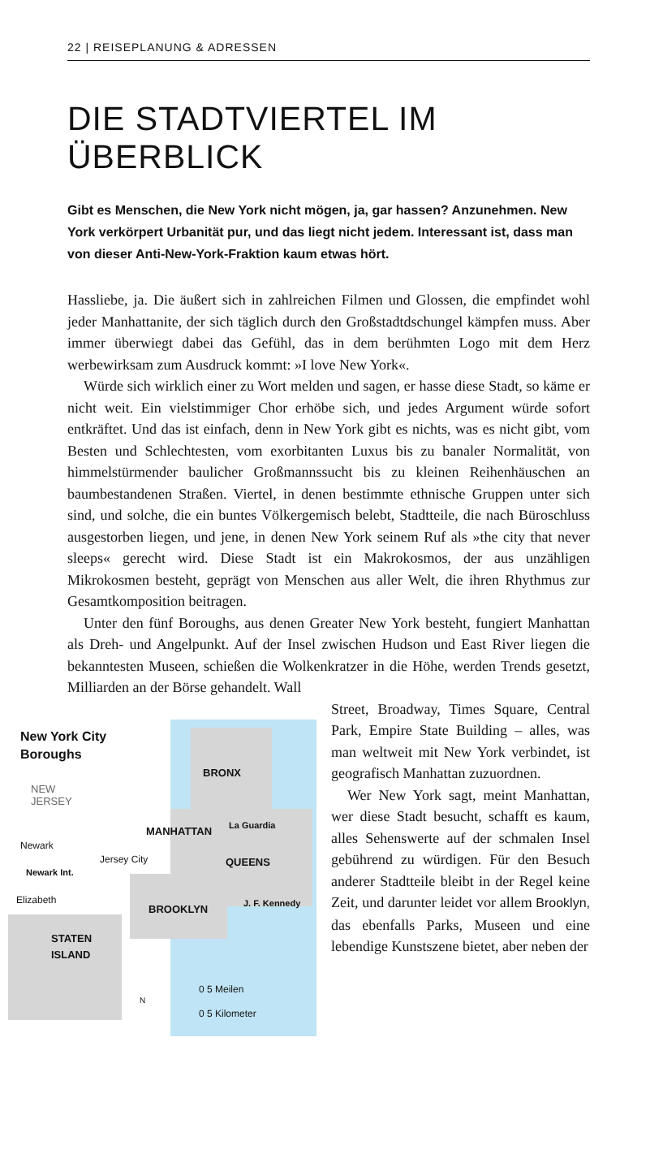22 | REISEPLANUNG & ADRESSEN
DIE STADTVIERTEL IM ÜBERBLICK
Gibt es Menschen, die New York nicht mögen, ja, gar hassen? Anzunehmen. New York verkörpert Urbanität pur, und das liegt nicht jedem. Interessant ist, dass man von dieser Anti-New-York-Fraktion kaum etwas hört.
Hassliebe, ja. Die äußert sich in zahlreichen Filmen und Glossen, die empfindet wohl jeder Manhattanite, der sich täglich durch den Großstadtdschungel kämpfen muss. Aber immer überwiegt dabei das Gefühl, das in dem berühmten Logo mit dem Herz werbewirksam zum Ausdruck kommt: »I love New York«.
Würde sich wirklich einer zu Wort melden und sagen, er hasse diese Stadt, so käme er nicht weit. Ein vielstimmiger Chor erhöbe sich, und jedes Argument würde sofort entkräftet. Und das ist einfach, denn in New York gibt es nichts, was es nicht gibt, vom Besten und Schlechtesten, vom exorbitanten Luxus bis zu banaler Normalität, von himmelstürmender baulicher Großmannssucht bis zu kleinen Reihenhäuschen an baumbestandenen Straßen. Viertel, in denen bestimmte ethnische Gruppen unter sich sind, und solche, die ein buntes Völkergemisch belebt, Stadtteile, die nach Büroschluss ausgestorben liegen, und jene, in denen New York seinem Ruf als »the city that never sleeps« gerecht wird. Diese Stadt ist ein Makrokosmos, der aus unzähligen Mikrokosmen besteht, geprägt von Menschen aus aller Welt, die ihren Rhythmus zur Gesamtkomposition beitragen.
Unter den fünf Boroughs, aus denen Greater New York besteht, fungiert Manhattan als Dreh- und Angelpunkt. Auf der Insel zwischen Hudson und East River liegen die bekanntesten Museen, schießen die Wolkenkratzer in die Höhe, werden Trends gesetzt, Milliarden an der Börse gehandelt. Wall
New York City
Boroughs
NEW
JERSEY
BRONX
MANHATTAN La Guardia
Newark
Jersey City QUEENS
Newark Int.
Elizabeth
BROOKLYN J. F. Kennedy
STATEN
ISLAND
0 5 Meilen
0 5 Kilometer
N
Street, Broadway, Times Square, Central Park, Empire State Building – alles, was man weltweit mit New York verbindet, ist geografisch Manhattan zuzuordnen.
Wer New York sagt, meint Manhattan, wer diese Stadt besucht, schafft es kaum, alles Sehenswerte auf der schmalen Insel gebührend zu würdigen. Für den Besuch anderer Stadtteile bleibt in der Regel keine Zeit, und darunter leidet vor allem Brooklyn, das ebenfalls Parks, Museen und eine lebendige Kunstszene bietet, aber neben der